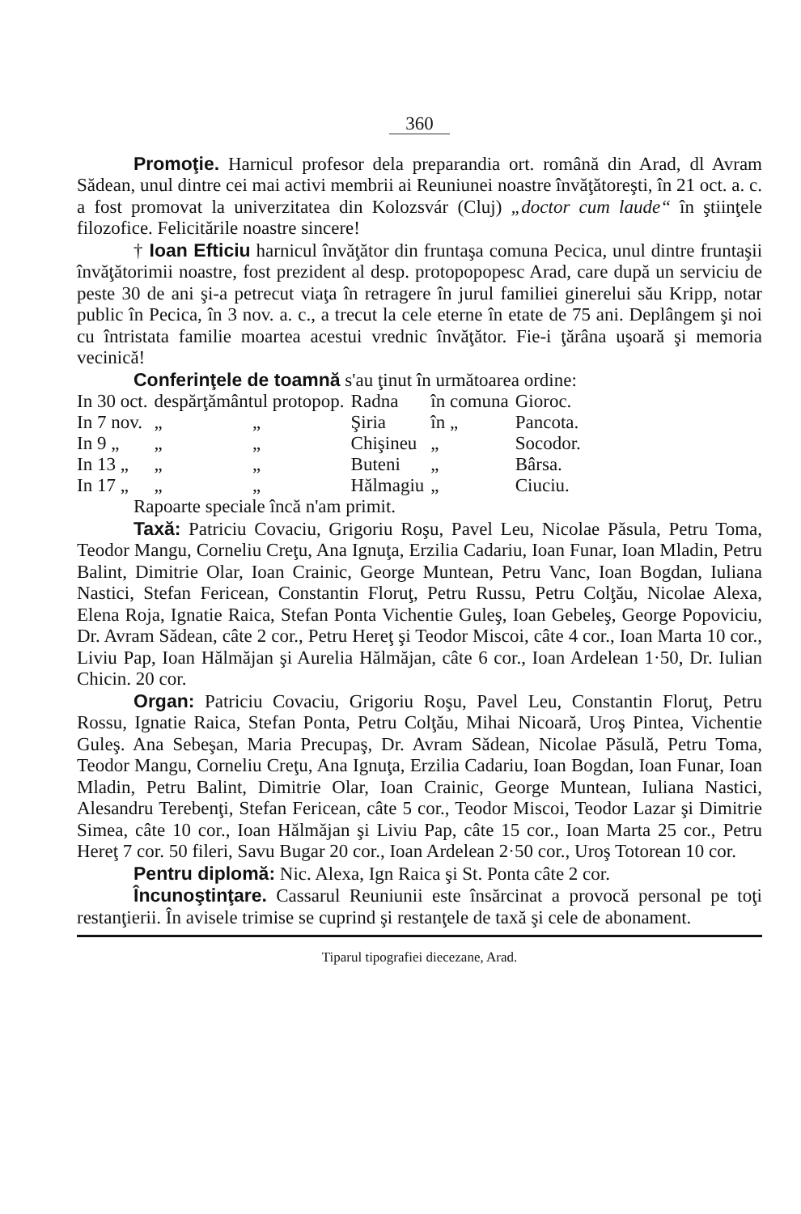360
Promoţie. Harnicul profesor dela preparandia ort. română din Arad, dl Avram Sădean, unul dintre cei mai activi membrii ai Reuniunei noastre învăţătoreşti, în 21 oct. a. c. a fost promovat la univerzitatea din Kolozsvár (Cluj) „doctor cum laude“ în ştiinţele filozofice. Felicitările noastre sincere!
† Ioan Efticiu harnicul învăţător din fruntaşa comuna Pecica, unul dintre fruntaşii învăţătorimii noastre, fost prezident al desp. protopopopesc Arad, care după un serviciu de peste 30 de ani şi-a petrecut viaţa în retragere în jurul familiei ginerelui său Kripp, notar public în Pecica, în 3 nov. a. c., a trecut la cele eterne în etate de 75 ani. Deplângem şi noi cu întristata familie moartea acestui vrednic învăţător. Fie-i ţărâna uşoară şi memoria vecinică!
Conferinţele de toamnă s'au ţinut în următoarea ordine:
| In 30 oct. | despărţământul protopop. | | Radna | în comuna | Gioroc. |
| In 7 nov. | „ | „ | Şiria | în „ | Pancota. |
| In 9 „ | „ | „ | Chişineu | „ | Socodor. |
| In 13 „ | „ | „ | Buteni | „ | Bârsa. |
| In 17 „ | „ | „ | Hălmagiu | „ | Ciuciu. |
Rapoarte speciale încă n'am primit.
Taxă: Patriciu Covaciu, Grigoriu Roşu, Pavel Leu, Nicolae Păsula, Petru Toma, Teodor Mangu, Corneliu Creţu, Ana Ignuţa, Erzilia Cadariu, Ioan Funar, Ioan Mladin, Petru Balint, Dimitrie Olar, Ioan Crainic, George Muntean, Petru Vanc, Ioan Bogdan, Iuliana Nastici, Stefan Fericean, Constantin Floruţ, Petru Russu, Petru Colţău, Nicolae Alexa, Elena Roja, Ignatie Raica, Stefan Ponta Vichentie Guleş, Ioan Gebeleş, George Popoviciu, Dr. Avram Sădean, câte 2 cor., Petru Hereţ şi Teodor Miscoi, câte 4 cor., Ioan Marta 10 cor., Liviu Pap, Ioan Hălmăjan şi Aurelia Hălmăjan, câte 6 cor., Ioan Ardelean 1·50, Dr. Iulian Chicin. 20 cor.
Organ: Patriciu Covaciu, Grigoriu Roşu, Pavel Leu, Constantin Floruţ, Petru Rossu, Ignatie Raica, Stefan Ponta, Petru Colţău, Mihai Nicoară, Uroş Pintea, Vichentie Guleş. Ana Sebeşan, Maria Precupaş, Dr. Avram Sădean, Nicolae Păsulă, Petru Toma, Teodor Mangu, Corneliu Creţu, Ana Ignuţa, Erzilia Cadariu, Ioan Bogdan, Ioan Funar, Ioan Mladin, Petru Balint, Dimitrie Olar, Ioan Crainic, George Muntean, Iuliana Nastici, Alesandru Terebenţi, Stefan Fericean, câte 5 cor., Teodor Miscoi, Teodor Lazar şi Dimitrie Simea, câte 10 cor., Ioan Hălmăjan şi Liviu Pap, câte 15 cor., Ioan Marta 25 cor., Petru Hereţ 7 cor. 50 fileri, Savu Bugar 20 cor., Ioan Ardelean 2·50 cor., Uroş Totorean 10 cor.
Pentru diplomă: Nic. Alexa, Ign Raica şi St. Ponta câte 2 cor.
Încunoştinţare. Cassarul Reuniunii este însărcinat a provocă personal pe toţi restanţierii. În avisele trimise se cuprind şi restanţele de taxă şi cele de abonament.
Tiparul tipografiei diecezane, Arad.